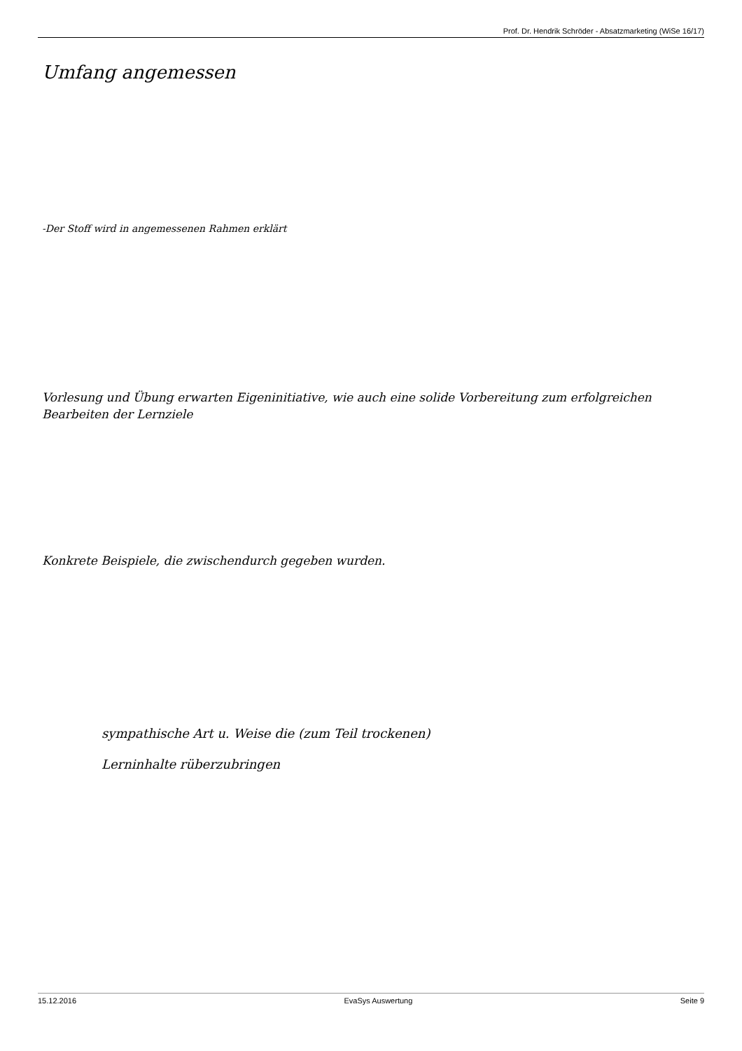Prof. Dr. Hendrik Schröder - Absatzmarketing (WiSe 16/17)
Umfang angemessen
-Der Stoff wird in angemessenen Rahmen erklärt
Vorlesung und Übung erwarten Eigeninitiative, wie auch eine solide Vorbereitung zum erfolgreichen Bearbeiten der Lernziele
Konkrete Beispiele, die zwischendurch gegeben wurden.
sympathische Art u. Weise die (zum Teil trockenen)
Lerninhalte rüberzubringen
15.12.2016 EvaSys Auswertung Seite 9